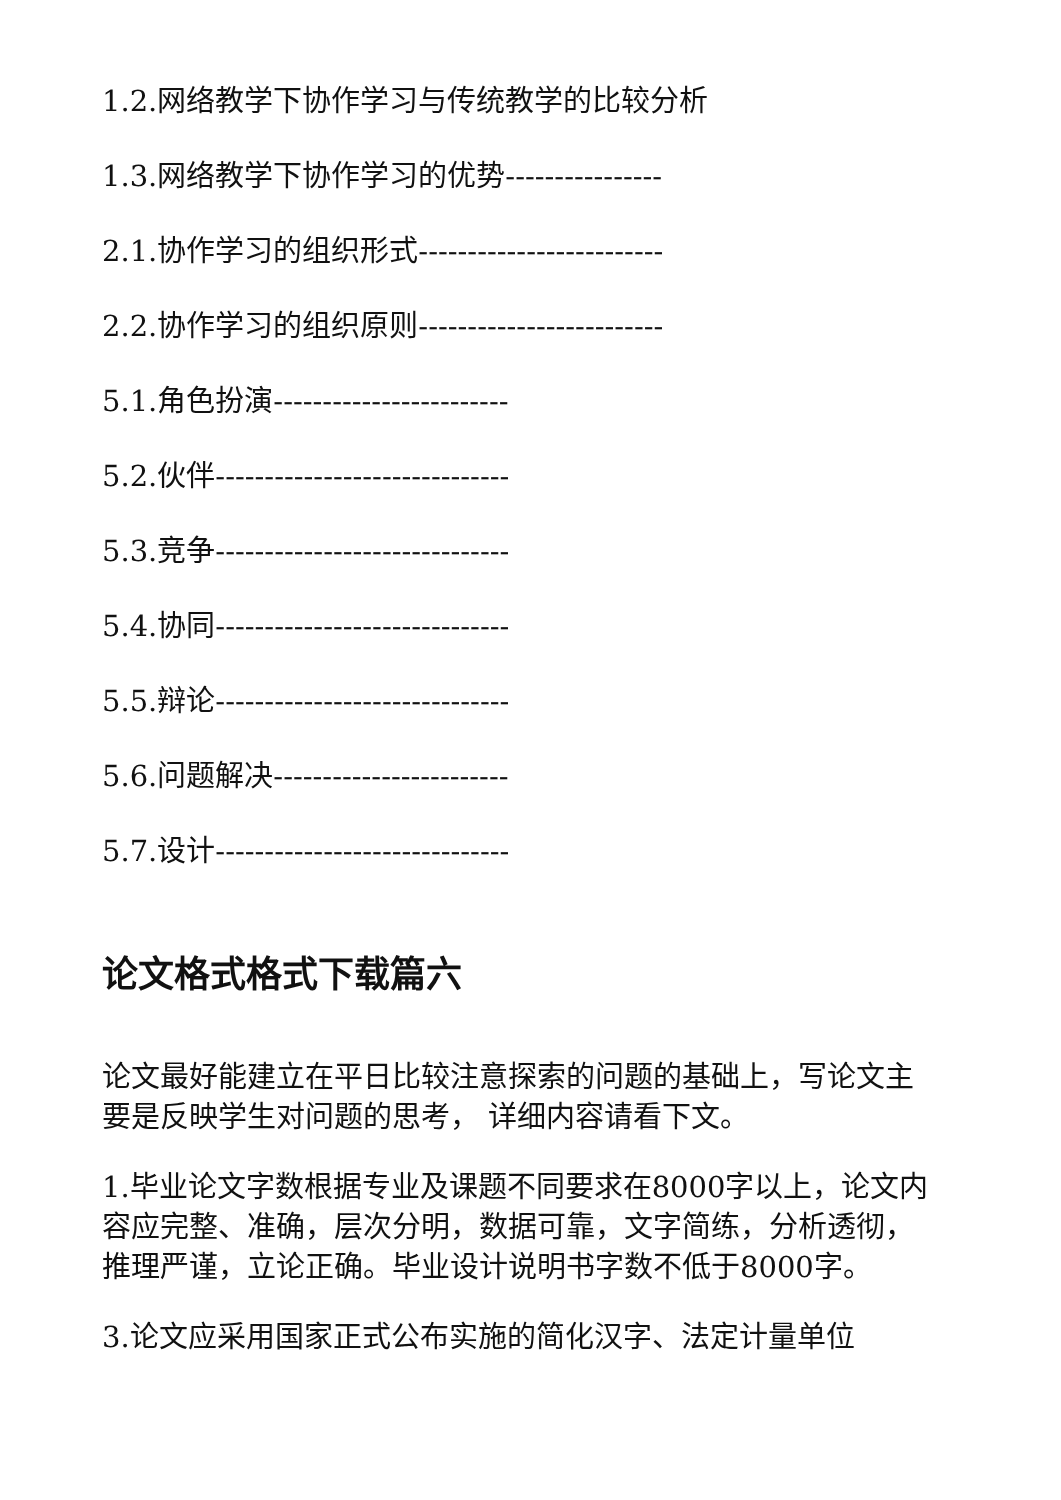1.2.网络教学下协作学习与传统教学的比较分析
1.3.网络教学下协作学习的优势----------------
2.1.协作学习的组织形式-------------------------
2.2.协作学习的组织原则-------------------------
5.1.角色扮演------------------------
5.2.伙伴------------------------------
5.3.竞争------------------------------
5.4.协同------------------------------
5.5.辩论------------------------------
5.6.问题解决------------------------
5.7.设计------------------------------
论文格式格式下载篇六
论文最好能建立在平日比较注意探索的问题的基础上，写论文主要是反映学生对问题的思考， 详细内容请看下文。
1.毕业论文字数根据专业及课题不同要求在8000字以上，论文内容应完整、准确，层次分明，数据可靠，文字简练，分析透彻，推理严谨，立论正确。毕业设计说明书字数不低于8000字。
3.论文应采用国家正式公布实施的简化汉字、法定计量单位